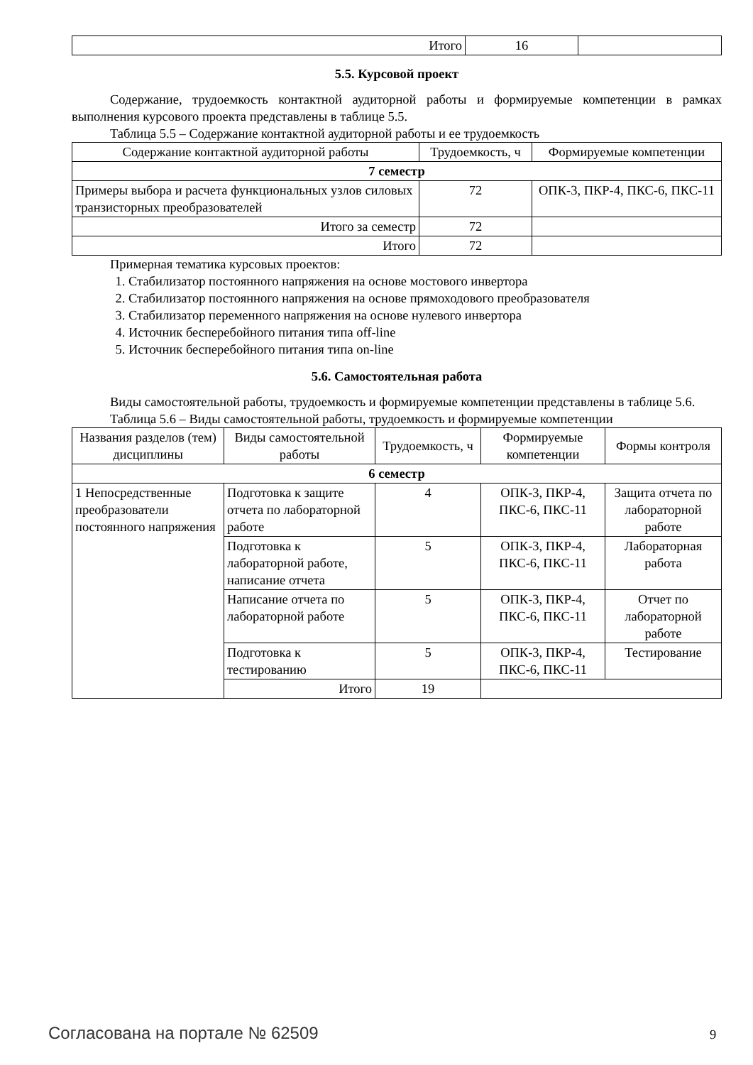| Итого | 16 | |
5.5. Курсовой проект
Содержание, трудоемкость контактной аудиторной работы и формируемые компетенции в рамках выполнения курсового проекта представлены в таблице 5.5.
Таблица 5.5 – Содержание контактной аудиторной работы и ее трудоемкость
| Содержание контактной аудиторной работы | Трудоемкость, ч | Формируемые компетенции |
| --- | --- | --- |
| 7 семестр | | |
| Примеры выбора и расчета функциональных узлов силовых транзисторных преобразователей | 72 | ОПК-3, ПКР-4, ПКС-6, ПКС-11 |
| Итого за семестр | 72 | |
| Итого | 72 | |
Примерная тематика курсовых проектов:
1. Стабилизатор постоянного напряжения на основе мостового инвертора
2. Стабилизатор постоянного напряжения на основе прямоходового преобразователя
3. Стабилизатор переменного напряжения на основе нулевого инвертора
4. Источник бесперебойного питания типа off-line
5. Источник бесперебойного питания типа on-line
5.6. Самостоятельная работа
Виды самостоятельной работы, трудоемкость и формируемые компетенции представлены в таблице 5.6.
Таблица 5.6 – Виды самостоятельной работы, трудоемкость и формируемые компетенции
| Названия разделов (тем) дисциплины | Виды самостоятельной работы | Трудоемкость, ч | Формируемые компетенции | Формы контроля |
| --- | --- | --- | --- | --- |
| 6 семестр | | | | |
| 1 Непосредственные преобразователи постоянного напряжения | Подготовка к защите отчета по лабораторной работе | 4 | ОПК-3, ПКР-4, ПКС-6, ПКС-11 | Защита отчета по лабораторной работе |
| | Подготовка к лабораторной работе, написание отчета | 5 | ОПК-3, ПКР-4, ПКС-6, ПКС-11 | Лабораторная работа |
| | Написание отчета по лабораторной работе | 5 | ОПК-3, ПКР-4, ПКС-6, ПКС-11 | Отчет по лабораторной работе |
| | Подготовка к тестированию | 5 | ОПК-3, ПКР-4, ПКС-6, ПКС-11 | Тестирование |
| | Итого | 19 | | |
Согласована на портале № 62509 9